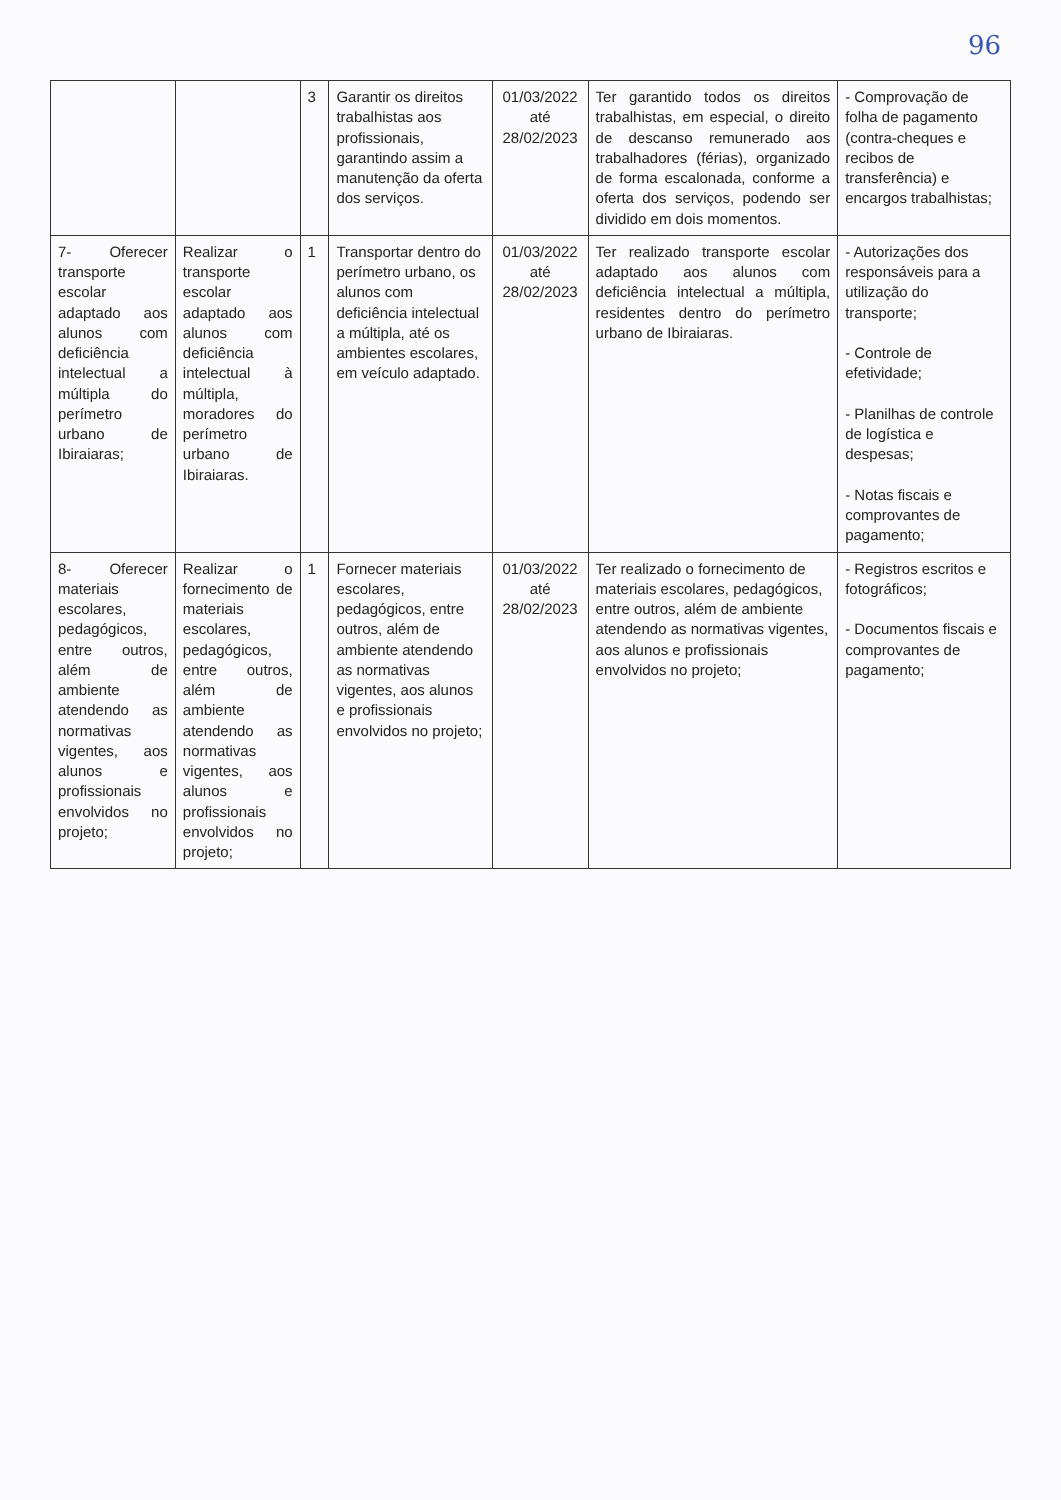96
| | | 3 | Garantir os direitos trabalhistas aos profissionais, garantindo assim a manutenção da oferta dos serviços. | 01/03/2022 até 28/02/2023 | Ter garantido todos os direitos trabalhistas, em especial, o direito de descanso remunerado aos trabalhadores (férias), organizado de forma escalonada, conforme a oferta dos serviços, podendo ser dividido em dois momentos. | - Comprovação de folha de pagamento (contra-cheques e recibos de transferência) e encargos trabalhistas; |
| 7- Oferecer transporte escolar adaptado aos alunos com deficiência intelectual a múltipla do perímetro urbano de Ibiraiaras; | Realizar o transporte escolar adaptado aos alunos com deficiência intelectual à múltipla, moradores do perímetro urbano de Ibiraiaras. | 1 | Transportar dentro do perímetro urbano, os alunos com deficiência intelectual a múltipla, até os ambientes escolares, em veículo adaptado. | 01/03/2022 até 28/02/2023 | Ter realizado transporte escolar adaptado aos alunos com deficiência intelectual a múltipla, residentes dentro do perímetro urbano de Ibiraiaras. | - Autorizações dos responsáveis para a utilização do transporte; - Controle de efetividade; - Planilhas de controle de logística e despesas; - Notas fiscais e comprovantes de pagamento; |
| 8- Oferecer materiais escolares, pedagógicos, entre outros, além de ambiente atendendo as normativas vigentes, aos alunos e profissionais envolvidos no projeto; | Realizar o fornecimento de materiais escolares, pedagógicos, entre outros, além de ambiente atendendo as normativas vigentes, aos alunos e profissionais envolvidos no projeto; | 1 | Fornecer materiais escolares, pedagógicos, entre outros, além de ambiente atendendo as normativas vigentes, aos alunos e profissionais envolvidos no projeto; | 01/03/2022 até 28/02/2023 | Ter realizado o fornecimento de materiais escolares, pedagógicos, entre outros, além de ambiente atendendo as normativas vigentes, aos alunos e profissionais envolvidos no projeto; | - Registros escritos e fotográficos; - Documentos fiscais e comprovantes de pagamento; |